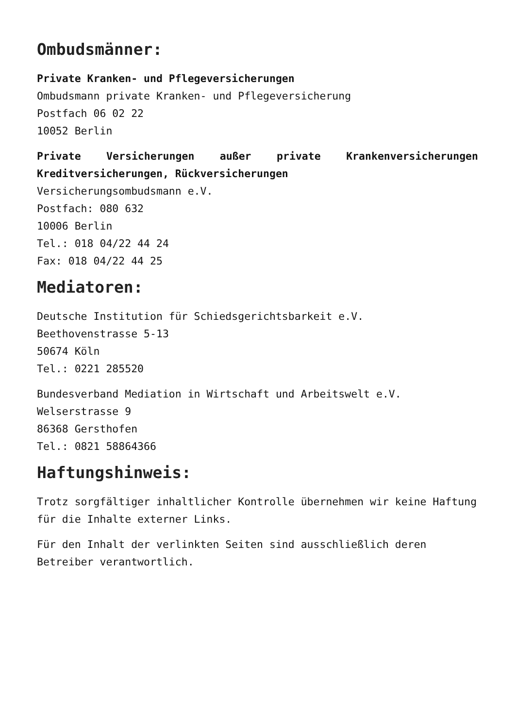Ombudsmänner:
Private Kranken- und Pflegeversicherungen
Ombudsmann private Kranken- und Pflegeversicherung
Postfach 06 02 22
10052 Berlin
Private Versicherungen außer private Krankenversicherungen Kreditversicherungen, Rückversicherungen
Versicherungsombudsmann e.V.
Postfach: 080 632
10006 Berlin
Tel.: 018 04/22 44 24
Fax: 018 04/22 44 25
Mediatoren:
Deutsche Institution für Schiedsgerichtsbarkeit e.V.
Beethovenstrasse 5-13
50674 Köln
Tel.: 0221 285520
Bundesverband Mediation in Wirtschaft und Arbeitswelt e.V.
Welserstrasse 9
86368 Gersthofen
Tel.: 0821 58864366
Haftungshinweis:
Trotz sorgfältiger inhaltlicher Kontrolle übernehmen wir keine Haftung für die Inhalte externer Links.
Für den Inhalt der verlinkten Seiten sind ausschließlich deren Betreiber verantwortlich.